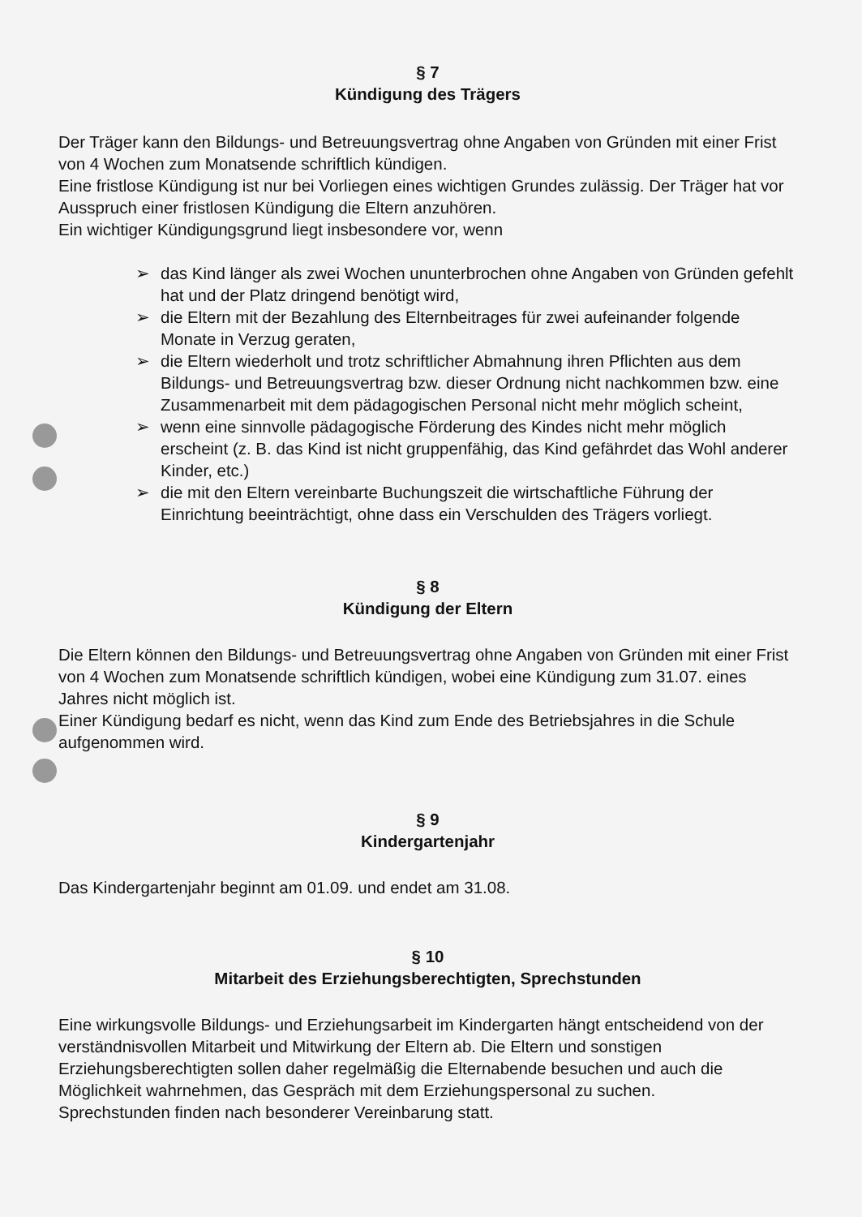§ 7
Kündigung des Trägers
Der Träger kann den Bildungs- und Betreuungsvertrag ohne Angaben von Gründen mit einer Frist von 4 Wochen zum Monatsende schriftlich kündigen.
Eine fristlose Kündigung ist nur bei Vorliegen eines wichtigen Grundes zulässig. Der Träger hat vor Ausspruch einer fristlosen Kündigung die Eltern anzuhören.
Ein wichtiger Kündigungsgrund liegt insbesondere vor, wenn
➢ das Kind länger als zwei Wochen ununterbrochen ohne Angaben von Gründen gefehlt hat und der Platz dringend benötigt wird,
➢ die Eltern mit der Bezahlung des Elternbeitrages für zwei aufeinander folgende Monate in Verzug geraten,
➢ die Eltern wiederholt und trotz schriftlicher Abmahnung ihren Pflichten aus dem Bildungs- und Betreuungsvertrag bzw. dieser Ordnung nicht nachkommen bzw. eine Zusammenarbeit mit dem pädagogischen Personal nicht mehr möglich scheint,
➢ wenn eine sinnvolle pädagogische Förderung des Kindes nicht mehr möglich erscheint (z. B. das Kind ist nicht gruppenfähig, das Kind gefährdet das Wohl anderer Kinder, etc.)
➢ die mit den Eltern vereinbarte Buchungszeit die wirtschaftliche Führung der Einrichtung beeinträchtigt, ohne dass ein Verschulden des Trägers vorliegt.
§ 8
Kündigung der Eltern
Die Eltern können den Bildungs- und Betreuungsvertrag ohne Angaben von Gründen mit einer Frist von 4 Wochen zum Monatsende schriftlich kündigen, wobei eine Kündigung zum 31.07. eines Jahres nicht möglich ist.
Einer Kündigung bedarf es nicht, wenn das Kind zum Ende des Betriebsjahres in die Schule aufgenommen wird.
§ 9
Kindergartenjahr
Das Kindergartenjahr beginnt am 01.09. und endet am 31.08.
§ 10
Mitarbeit des Erziehungsberechtigten, Sprechstunden
Eine wirkungsvolle Bildungs- und Erziehungsarbeit im Kindergarten hängt entscheidend von der verständnisvollen Mitarbeit und Mitwirkung der Eltern ab. Die Eltern und sonstigen Erziehungsberechtigten sollen daher regelmäßig die Elternabende besuchen und auch die Möglichkeit wahrnehmen, das Gespräch mit dem Erziehungspersonal zu suchen.
Sprechstunden finden nach besonderer Vereinbarung statt.